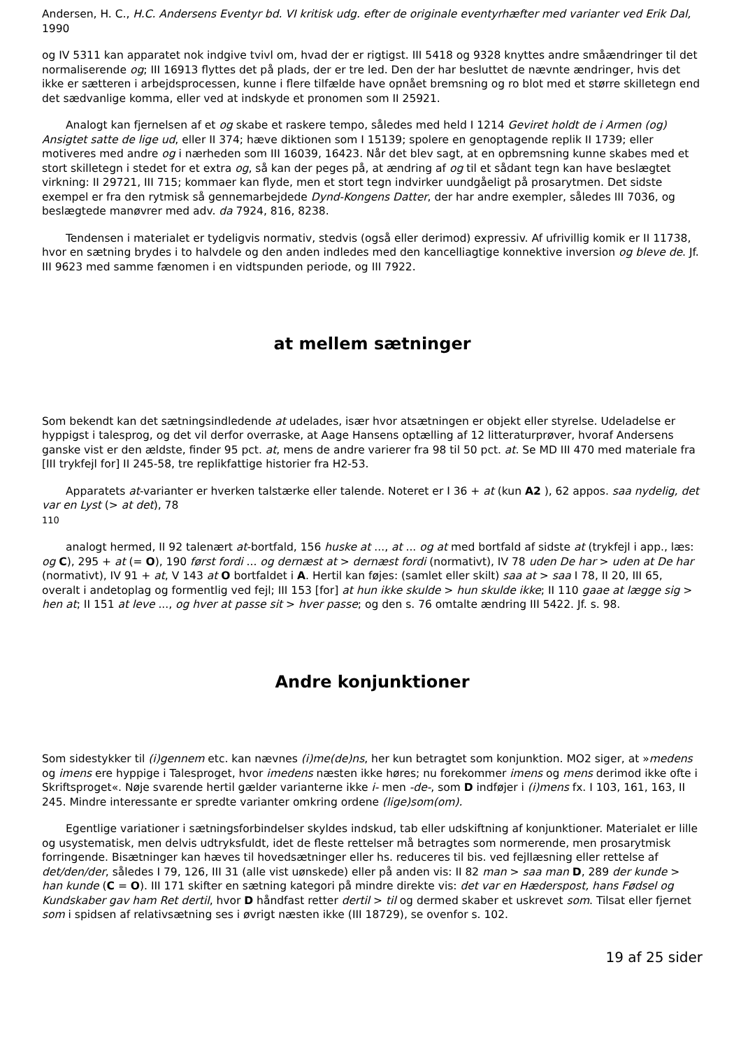Andersen, H. C., H.C. Andersens Eventyr bd. VI kritisk udg. efter de originale eventyrhæfter med varianter ved Erik Dal, 1990
og IV 5311 kan apparatet nok indgive tvivl om, hvad der er rigtigst. III 5418 og 9328 knyttes andre småændringer til det normaliserende og; III 16913 flyttes det på plads, der er tre led. Den der har besluttet de nævnte ændringer, hvis det ikke er sætteren i arbejdsprocessen, kunne i flere tilfælde have opnået bremsning og ro blot med et større skilletegn end det sædvanlige komma, eller ved at indskyde et pronomen som II 25921.
Analogt kan fjernelsen af et og skabe et raskere tempo, således med held I 1214 Geviret holdt de i Armen (og) Ansigtet satte de lige ud, eller II 374; hæve diktionen som I 15139; spolere en genoptagende replik II 1739; eller motiveres med andre og i nærheden som III 16039, 16423. Når det blev sagt, at en opbremsning kunne skabes med et stort skilletegn i stedet for et extra og, så kan der peges på, at ændring af og til et sådant tegn kan have beslægtet virkning: II 29721, III 715; kommaer kan flyde, men et stort tegn indvirker uundgåeligt på prosarytmen. Det sidste exempel er fra den rytmisk så gennemarbejdede Dynd-Kongens Datter, der har andre exempler, således III 7036, og beslægtede manøvrer med adv. da 7924, 816, 8238.
Tendensen i materialet er tydeligvis normativ, stedvis (også eller derimod) expressiv. Af ufrivillig komik er II 11738, hvor en sætning brydes i to halvdele og den anden indledes med den kancelliagtige konnektive inversion og bleve de. Jf. III 9623 med samme fænomen i en vidtspunden periode, og III 7922.
at mellem sætninger
Som bekendt kan det sætningsindledende at udelades, især hvor atsætningen er objekt eller styrelse. Udeladelse er hyppigst i talesprog, og det vil derfor overraske, at Aage Hansens optælling af 12 litteraturprøver, hvoraf Andersens ganske vist er den ældste, finder 95 pct. at, mens de andre varierer fra 98 til 50 pct. at. Se MD III 470 med materiale fra [III trykfejl for] II 245-58, tre replikfattige historier fra H2-53.
Apparatets at-varianter er hverken talstærke eller talende. Noteret er I 36 + at (kun A2 ), 62 appos. saa nydelig, det var en Lyst (> at det), 78
110
analogt hermed, II 92 talenært at-bortfald, 156 huske at ..., at ... og at med bortfald af sidste at (trykfejl i app., læs: og C), 295 + at (= O), 190 først fordi ... og dernæst at > dernæst fordi (normativt), IV 78 uden De har > uden at De har (normativt), IV 91 + at, V 143 at O bortfaldet i A. Hertil kan føjes: (samlet eller skilt) saa at > saa I 78, II 20, III 65, overalt i andetoplag og formentlig ved fejl; III 153 [for] at hun ikke skulde > hun skulde ikke; II 110 gaae at lægge sig > hen at; II 151 at leve ..., og hver at passe sit > hver passe; og den s. 76 omtalte ændring III 5422. Jf. s. 98.
Andre konjunktioner
Som sidestykker til (i)gennem etc. kan nævnes (i)me(de)ns, her kun betragtet som konjunktion. MO2 siger, at »medens og imens ere hyppige i Talesproget, hvor imedens næsten ikke høres; nu forekommer imens og mens derimod ikke ofte i Skriftsproget«. Nøje svarende hertil gælder varianterne ikke i- men -de-, som D indføjer i (i)mens fx. I 103, 161, 163, II 245. Mindre interessante er spredte varianter omkring ordene (lige)som(om).
Egentlige variationer i sætningsforbindelser skyldes indskud, tab eller udskiftning af konjunktioner. Materialet er lille og usystematisk, men delvis udtryksfuldt, idet de fleste rettelser må betragtes som normerende, men prosarytmisk forringende. Bisætninger kan hæves til hovedsætninger eller hs. reduceres til bis. ved fejllæsning eller rettelse af det/den/der, således I 79, 126, III 31 (alle vist uønskede) eller på anden vis: II 82 man > saa man D, 289 der kunde > han kunde (C = O). III 171 skifter en sætning kategori på mindre direkte vis: det var en Hæderspost, hans Fødsel og Kundskaber gav ham Ret dertil, hvor D håndfast retter dertil > til og dermed skaber et uskrevet som. Tilsat eller fjernet som i spidsen af relativsætning ses i øvrigt næsten ikke (III 18729), se ovenfor s. 102.
19 af 25 sider